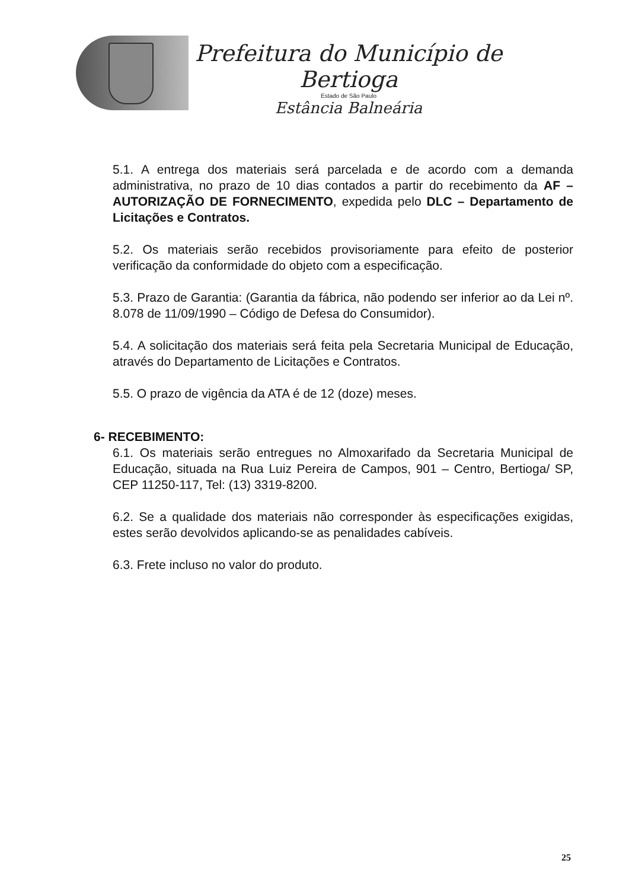Prefeitura do Município de Bertioga
Estado de São Paulo
Estância Balneária
5.1. A entrega dos materiais será parcelada e de acordo com a demanda administrativa, no prazo de 10 dias contados a partir do recebimento da AF – AUTORIZAÇÃO DE FORNECIMENTO, expedida pelo DLC – Departamento de Licitações e Contratos.
5.2. Os materiais serão recebidos provisoriamente para efeito de posterior verificação da conformidade do objeto com a especificação.
5.3. Prazo de Garantia: (Garantia da fábrica, não podendo ser inferior ao da Lei nº. 8.078 de 11/09/1990 – Código de Defesa do Consumidor).
5.4. A solicitação dos materiais será feita pela Secretaria Municipal de Educação, através do Departamento de Licitações e Contratos.
5.5. O prazo de vigência da ATA é de 12 (doze) meses.
6- RECEBIMENTO:
6.1. Os materiais serão entregues no Almoxarifado da Secretaria Municipal de Educação, situada na Rua Luiz Pereira de Campos, 901 – Centro, Bertioga/ SP, CEP 11250-117, Tel: (13) 3319-8200.
6.2. Se a qualidade dos materiais não corresponder às especificações exigidas, estes serão devolvidos aplicando-se as penalidades cabíveis.
6.3. Frete incluso no valor do produto.
25